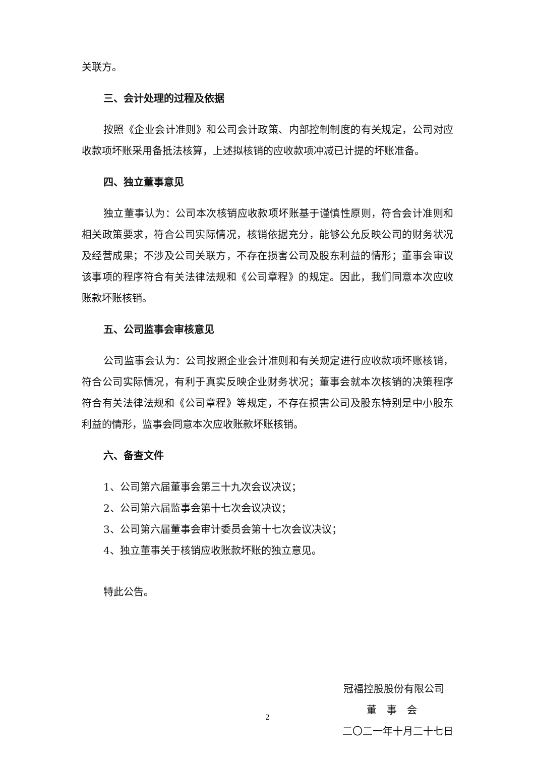关联方。
三、会计处理的过程及依据
按照《企业会计准则》和公司会计政策、内部控制制度的有关规定，公司对应收款项坏账采用备抵法核算，上述拟核销的应收款项冲减已计提的坏账准备。
四、独立董事意见
独立董事认为：公司本次核销应收款项坏账基于谨慎性原则，符合会计准则和相关政策要求，符合公司实际情况，核销依据充分，能够公允反映公司的财务状况及经营成果；不涉及公司关联方，不存在损害公司及股东利益的情形；董事会审议该事项的程序符合有关法律法规和《公司章程》的规定。因此，我们同意本次应收账款坏账核销。
五、公司监事会审核意见
公司监事会认为：公司按照企业会计准则和有关规定进行应收款项坏账核销，符合公司实际情况，有利于真实反映企业财务状况；董事会就本次核销的决策程序符合有关法律法规和《公司章程》等规定，不存在损害公司及股东特别是中小股东利益的情形，监事会同意本次应收账款坏账核销。
六、备查文件
1、公司第六届董事会第三十九次会议决议；
2、公司第六届监事会第十七次会议决议；
3、公司第六届董事会审计委员会第十七次会议决议；
4、独立董事关于核销应收账款坏账的独立意见。
特此公告。
冠福控股股份有限公司
董　事　会
二〇二一年十月二十七日
2